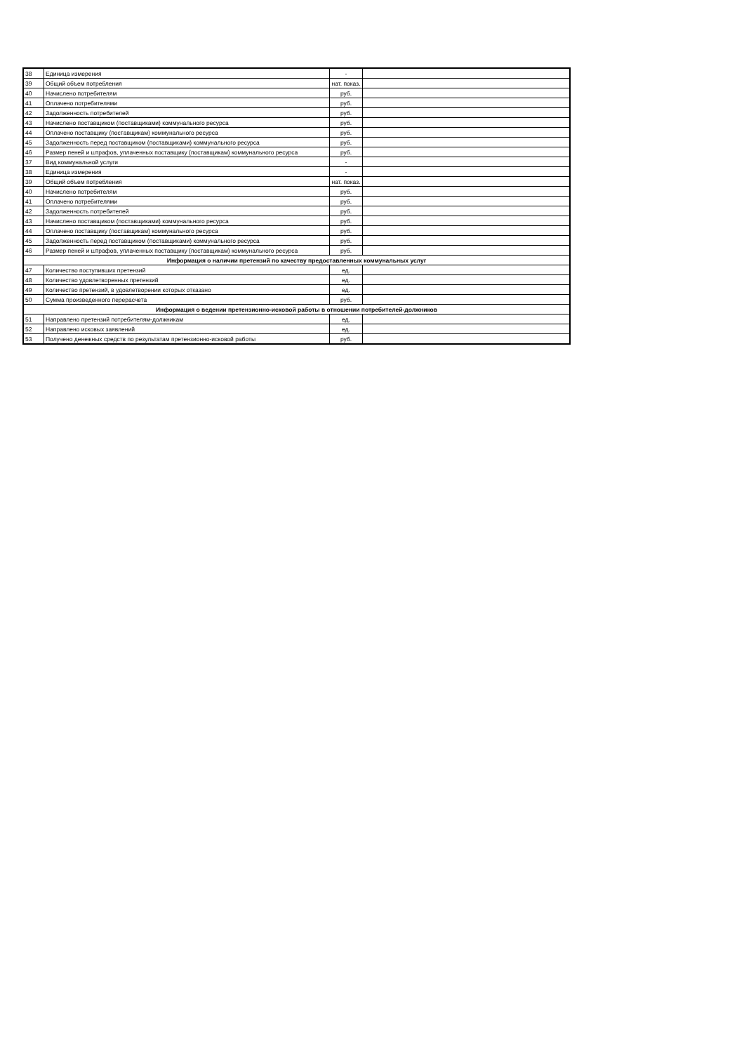| 38 | Единица измерения | - | |
| 39 | Общий объем потребления | нат. показ. | |
| 40 | Начислено потребителям | руб. | |
| 41 | Оплачено потребителями | руб. | |
| 42 | Задолженность потребителей | руб. | |
| 43 | Начислено поставщиком (поставщиками) коммунального ресурса | руб. | |
| 44 | Оплачено поставщику (поставщикам) коммунального ресурса | руб. | |
| 45 | Задолженность перед поставщиком (поставщиками) коммунального ресурса | руб. | |
| 46 | Размер пеней и штрафов, уплаченных поставщику (поставщикам) коммунального ресурса | руб. | |
| 37 | Вид коммунальной услуги | - | |
| 38 | Единица измерения | - | |
| 39 | Общий объем потребления | нат. показ. | |
| 40 | Начислено потребителям | руб. | |
| 41 | Оплачено потребителями | руб. | |
| 42 | Задолженность потребителей | руб. | |
| 43 | Начислено поставщиком (поставщиками) коммунального ресурса | руб. | |
| 44 | Оплачено поставщику (поставщикам) коммунального ресурса | руб. | |
| 45 | Задолженность перед поставщиком (поставщиками) коммунального ресурса | руб. | |
| 46 | Размер пеней и штрафов, уплаченных поставщику (поставщикам) коммунального ресурса | руб. | |
| Информация о наличии претензий по качеству предоставленных коммунальных услуг | | | |
| 47 | Количество поступивших претензий | ед. | |
| 48 | Количество удовлетворенных претензий | ед. | |
| 49 | Количество претензий, в удовлетворении которых отказано | ед. | |
| 50 | Сумма произведенного перерасчета | руб. | |
| Информация о ведении претензионно-исковой работы в отношении потребителей-должников | | | |
| 51 | Направлено претензий потребителям-должникам | ед. | |
| 52 | Направлено исковых заявлений | ед. | |
| 53 | Получено денежных средств по результатам претензионно-исковой работы | руб. | |